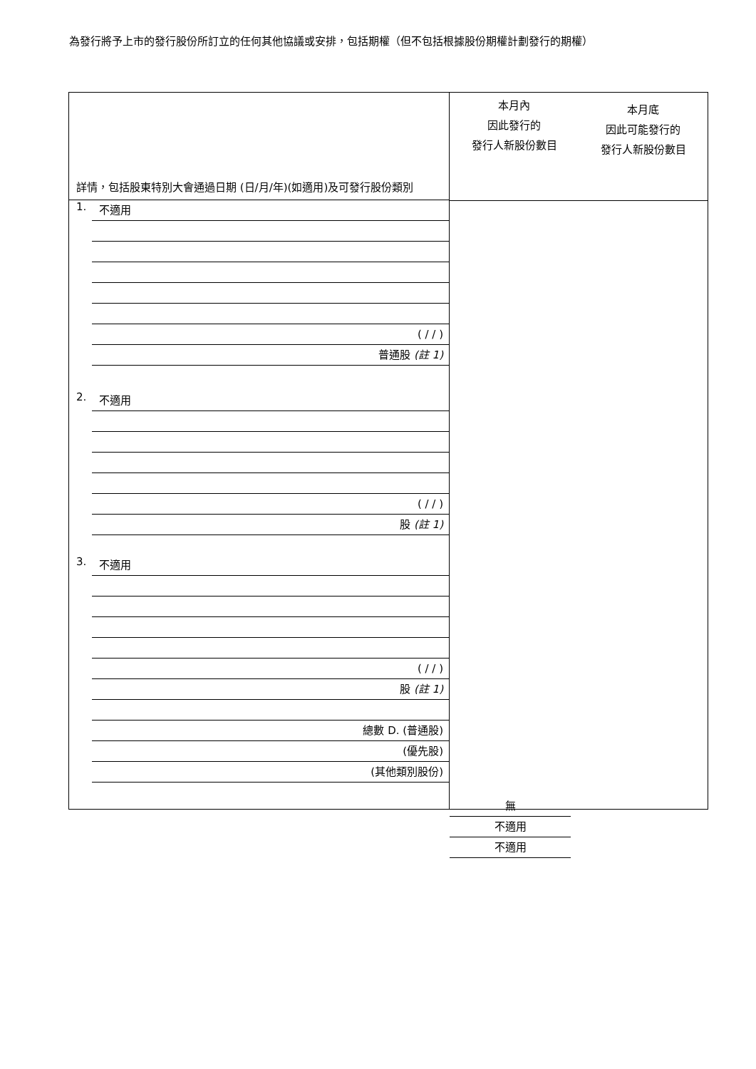為發行將予上市的發行股份所訂立的任何其他協議或安排，包括期權（但不包括根據股份期權計劃發行的期權）
詳情，包括股東特別大會通過日期 (日/月/年)(如適用)及可發行股份類別
1.
不適用
( / / )
普通股 (註 1)
2.
不適用
( / / )
股 (註 1)
3.
不適用
( / / )
股 (註 1)
總數 D. (普通股)
(優先股)
(其他類別股份)
本月內
因此發行的
發行人新股份數目
本月底
因此可能發行的
發行人新股份數目
無
不適用
不適用